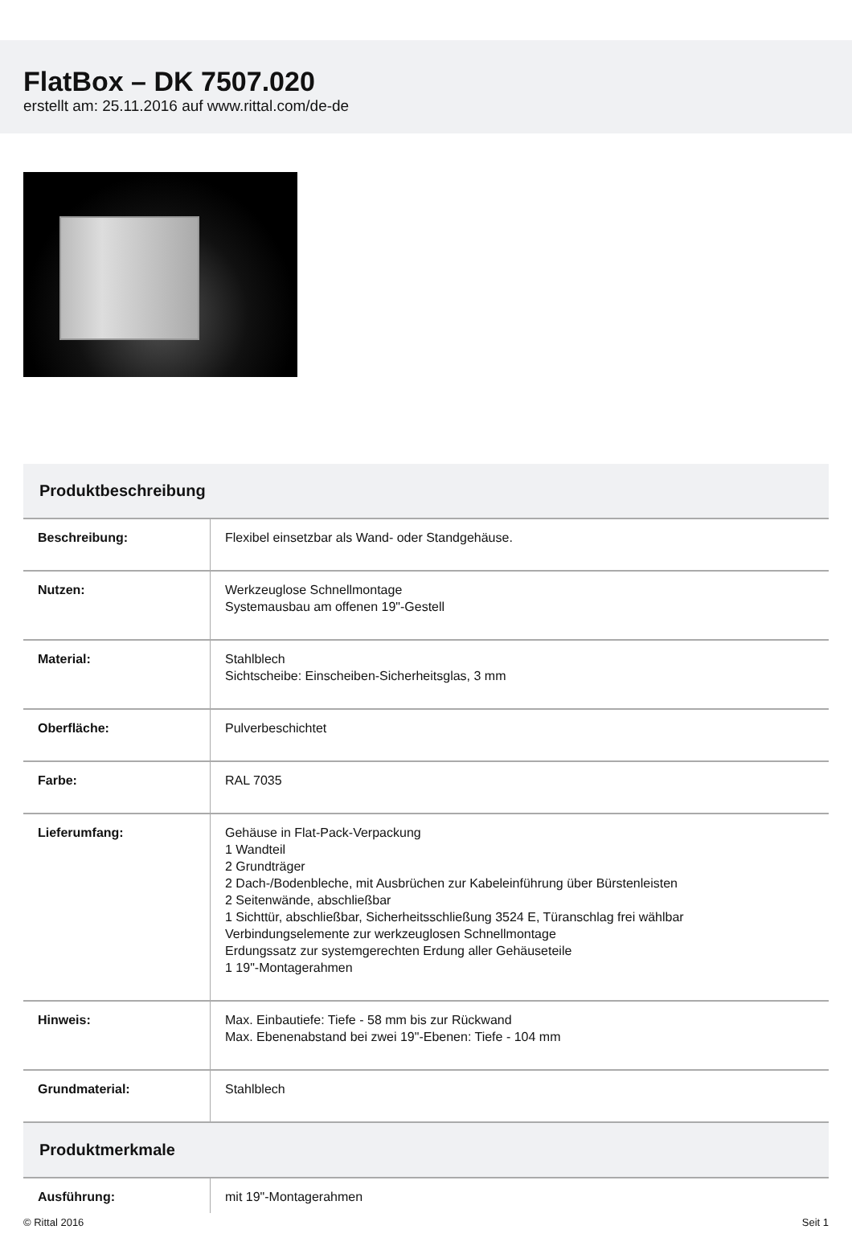FlatBox – DK 7507.020
erstellt am: 25.11.2016 auf www.rittal.com/de-de
| Produktbeschreibung | |
| --- | --- |
| Beschreibung: | Flexibel einsetzbar als Wand- oder Standgehäuse. |
| Nutzen: | Werkzeuglose Schnellmontage Systemausbau am offenen 19"-Gestell |
| Material: | Stahlblech Sichtscheibe: Einscheiben-Sicherheitsglas, 3 mm |
| Oberfläche: | Pulverbeschichtet |
| Farbe: | RAL 7035 |
| Lieferumfang: | Gehäuse in Flat-Pack-Verpackung 1 Wandteil 2 Grundträger 2 Dach-/Bodenbleche, mit Ausbrüchen zur Kabeleinführung über Bürstenleisten 2 Seitenwände, abschließbar 1 Sichttür, abschließbar, Sicherheitsschließung 3524 E, Türanschlag frei wählbar Verbindungselemente zur werkzeuglosen Schnellmontage Erdungssatz zur systemgerechten Erdung aller Gehäuseteile 1 19"-Montagerahmen |
| Hinweis: | Max. Einbautiefe: Tiefe - 58 mm bis zur Rückwand Max. Ebenenabstand bei zwei 19"-Ebenen: Tiefe - 104 mm |
| Grundmaterial: | Stahlblech |
| Produktmerkmale | |
| Ausführung: | mit 19"-Montagerahmen |
© Rittal 2016 Seit 1